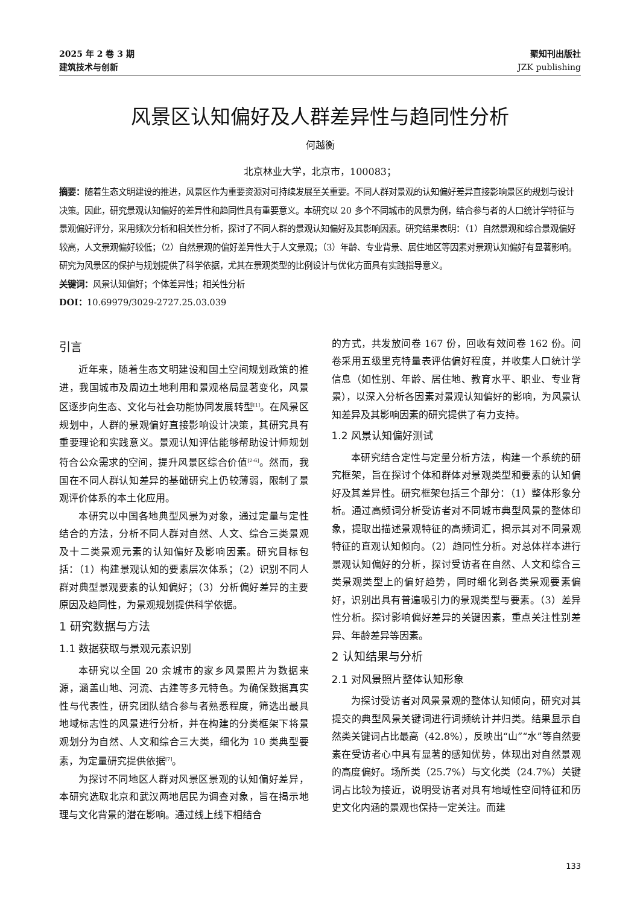2025 年 2 卷 3 期
建筑技术与创新
聚知刊出版社
JZK publishing
风景区认知偏好及人群差异性与趋同性分析
何越衡
北京林业大学，北京市，100083；
摘要：随着生态文明建设的推进，风景区作为重要资源对可持续发展至关重要。不同人群对景观的认知偏好差异直接影响景区的规划与设计决策。因此，研究景观认知偏好的差异性和趋同性具有重要意义。本研究以 20 多个不同城市的风景为例，结合参与者的人口统计学特征与景观偏好评分，采用频次分析和相关性分析，探讨了不同人群的景观认知偏好及其影响因素。研究结果表明：（1）自然景观和综合景观偏好较高，人文景观偏好较低；（2）自然景观的偏好差异性大于人文景观；（3）年龄、专业背景、居住地区等因素对景观认知偏好有显著影响。研究为风景区的保护与规划提供了科学依据，尤其在景观类型的比例设计与优化方面具有实践指导意义。
关键词：风景认知偏好；个体差异性；相关性分析
DOI：10.69979/3029-2727.25.03.039
引言
近年来，随着生态文明建设和国土空间规划政策的推进，我国城市及周边土地利用和景观格局显著变化，风景区逐步向生态、文化与社会功能协同发展转型<sup>[1]</sup>。在风景区规划中，人群的景观偏好直接影响设计决策，其研究具有重要理论和实践意义。景观认知评估能够帮助设计师规划符合公众需求的空间，提升风景区综合价值<sup>[2-6]</sup>。然而，我国在不同人群认知差异的基础研究上仍较薄弱，限制了景观评价体系的本土化应用。
本研究以中国各地典型风景为对象，通过定量与定性结合的方法，分析不同人群对自然、人文、综合三类景观及十二类景观元素的认知偏好及影响因素。研究目标包括：（1）构建景观认知的要素层次体系；（2）识别不同人群对典型景观要素的认知偏好；（3）分析偏好差异的主要原因及趋同性，为景观规划提供科学依据。
1 研究数据与方法
1.1 数据获取与景观元素识别
本研究以全国 20 余城市的家乡风景照片为数据来源，涵盖山地、河流、古建等多元特色。为确保数据真实性与代表性，研究团队结合参与者熟悉程度，筛选出最具地域标志性的风景进行分析，并在构建的分类框架下将景观划分为自然、人文和综合三大类，细化为 10 类典型要素，为定量研究提供依据<sup>[7]</sup>。
为探讨不同地区人群对风景区景观的认知偏好差异，本研究选取北京和武汉两地居民为调查对象，旨在揭示地理与文化背景的潜在影响。通过线上线下相结合
的方式，共发放问卷 167 份，回收有效问卷 162 份。问卷采用五级里克特量表评估偏好程度，并收集人口统计学信息（如性别、年龄、居住地、教育水平、职业、专业背景），以深入分析各因素对景观认知偏好的影响，为风景认知差异及其影响因素的研究提供了有力支持。
1.2 风景认知偏好测试
本研究结合定性与定量分析方法，构建一个系统的研究框架，旨在探讨个体和群体对景观类型和要素的认知偏好及其差异性。研究框架包括三个部分：（1）整体形象分析。通过高频词分析受访者对不同城市典型风景的整体印象，提取出描述景观特征的高频词汇，揭示其对不同景观特征的直观认知倾向。（2）趋同性分析。对总体样本进行景观认知偏好的分析，探讨受访者在自然、人文和综合三类景观类型上的偏好趋势，同时细化到各类景观要素偏好，识别出具有普遍吸引力的景观类型与要素。（3）差异性分析。探讨影响偏好差异的关键因素，重点关注性别差异、年龄差异等因素。
2 认知结果与分析
2.1 对风景照片整体认知形象
为探讨受访者对风景景观的整体认知倾向，研究对其提交的典型风景关键词进行词频统计并归类。结果显示自然类关键词占比最高（42.8%），反映出“山”“水”等自然要素在受访者心中具有显著的感知优势，体现出对自然景观的高度偏好。场所类（25.7%）与文化类（24.7%）关键词占比较为接近，说明受访者对具有地域性空间特征和历史文化内涵的景观也保持一定关注。而建
133